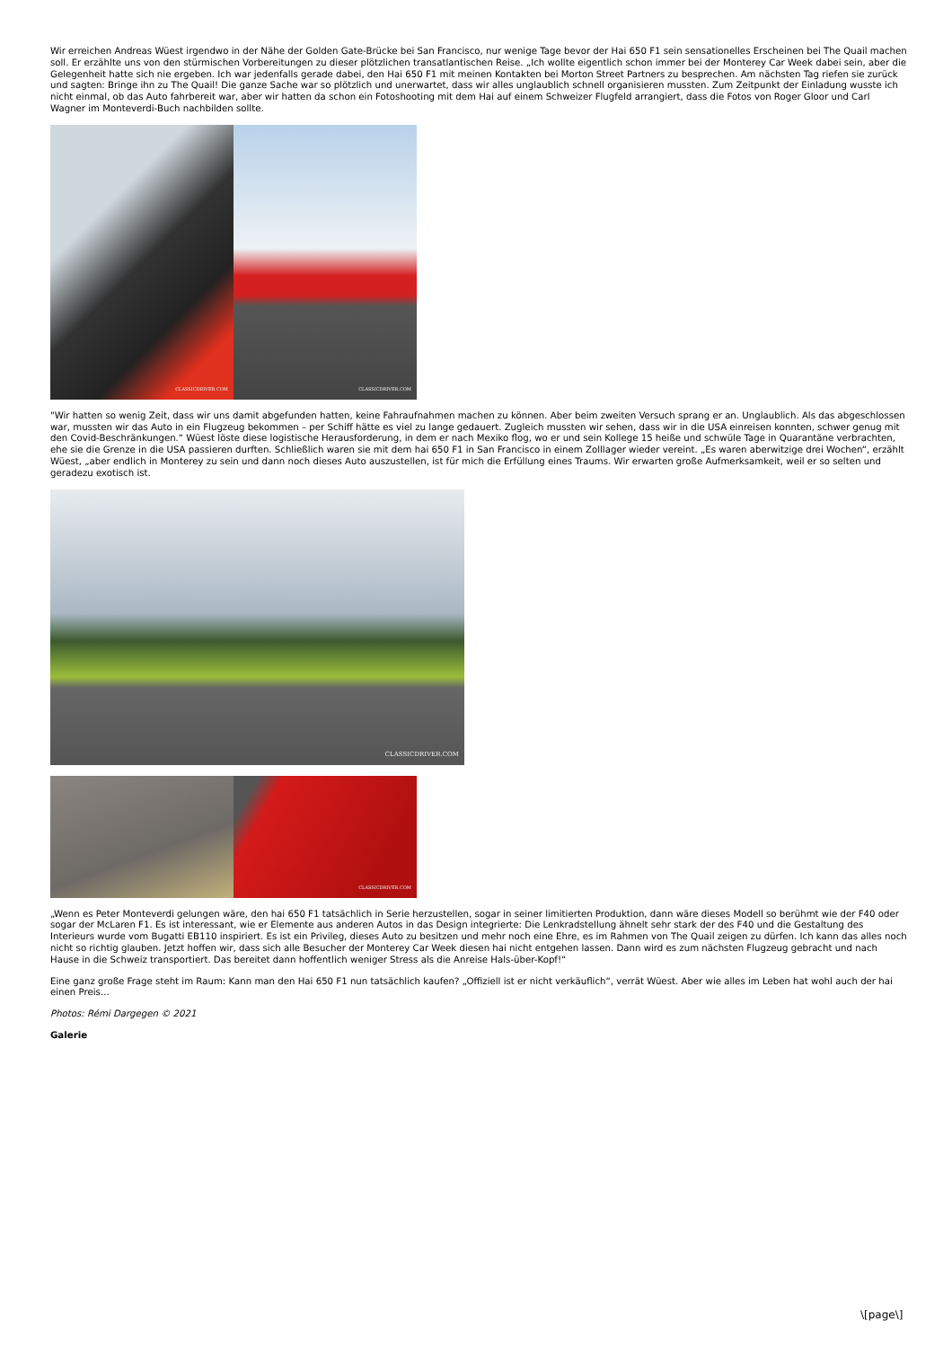Wir erreichen Andreas Wüest irgendwo in der Nähe der Golden Gate-Brücke bei San Francisco, nur wenige Tage bevor der Hai 650 F1 sein sensationelles Erscheinen bei The Quail machen soll. Er erzählte uns von den stürmischen Vorbereitungen zu dieser plötzlichen transatlantischen Reise. „Ich wollte eigentlich schon immer bei der Monterey Car Week dabei sein, aber die Gelegenheit hatte sich nie ergeben. Ich war jedenfalls gerade dabei, den Hai 650 F1 mit meinen Kontakten bei Morton Street Partners zu besprechen. Am nächsten Tag riefen sie zurück und sagten: Bringe ihn zu The Quail! Die ganze Sache war so plötzlich und unerwartet, dass wir alles unglaublich schnell organisieren mussten. Zum Zeitpunkt der Einladung wusste ich nicht einmal, ob das Auto fahrbereit war, aber wir hatten da schon ein Fotoshooting mit dem Hai auf einem Schweizer Flugfeld arrangiert, dass die Fotos von Roger Gloor und Carl Wagner im Monteverdi-Buch nachbilden sollte.
CLASSICDRIVER.COM
CLASSICDRIVER.COM
"Wir hatten so wenig Zeit, dass wir uns damit abgefunden hatten, keine Fahraufnahmen machen zu können. Aber beim zweiten Versuch sprang er an. Unglaublich. Als das abgeschlossen war, mussten wir das Auto in ein Flugzeug bekommen – per Schiff hätte es viel zu lange gedauert. Zugleich mussten wir sehen, dass wir in die USA einreisen konnten, schwer genug mit den Covid-Beschränkungen.“ Wüest löste diese logistische Herausforderung, in dem er nach Mexiko flog, wo er und sein Kollege 15 heiße und schwüle Tage in Quarantäne verbrachten, ehe sie die Grenze in die USA passieren durften. Schließlich waren sie mit dem hai 650 F1 in San Francisco in einem Zolllager wieder vereint. „Es waren aberwitzige drei Wochen“, erzählt Wüest, „aber endlich in Monterey zu sein und dann noch dieses Auto auszustellen, ist für mich die Erfüllung eines Traums. Wir erwarten große Aufmerksamkeit, weil er so selten und geradezu exotisch ist.
CLASSICDRIVER.COM
CLASSICDRIVER.COM
„Wenn es Peter Monteverdi gelungen wäre, den hai 650 F1 tatsächlich in Serie herzustellen, sogar in seiner limitierten Produktion, dann wäre dieses Modell so berühmt wie der F40 oder sogar der McLaren F1. Es ist interessant, wie er Elemente aus anderen Autos in das Design integrierte: Die Lenkradstellung ähnelt sehr stark der des F40 und die Gestaltung des Interieurs wurde vom Bugatti EB110 inspiriert. Es ist ein Privileg, dieses Auto zu besitzen und mehr noch eine Ehre, es im Rahmen von The Quail zeigen zu dürfen. Ich kann das alles noch nicht so richtig glauben. Jetzt hoffen wir, dass sich alle Besucher der Monterey Car Week diesen hai nicht entgehen lassen. Dann wird es zum nächsten Flugzeug gebracht und nach Hause in die Schweiz transportiert. Das bereitet dann hoffentlich weniger Stress als die Anreise Hals-über-Kopf!“
Eine ganz große Frage steht im Raum: Kann man den Hai 650 F1 nun tatsächlich kaufen? „Offiziell ist er nicht verkäuflich“, verrät Wüest. Aber wie alles im Leben hat wohl auch der hai einen Preis…
Photos: Rémi Dargegen © 2021
Galerie
\[page\]